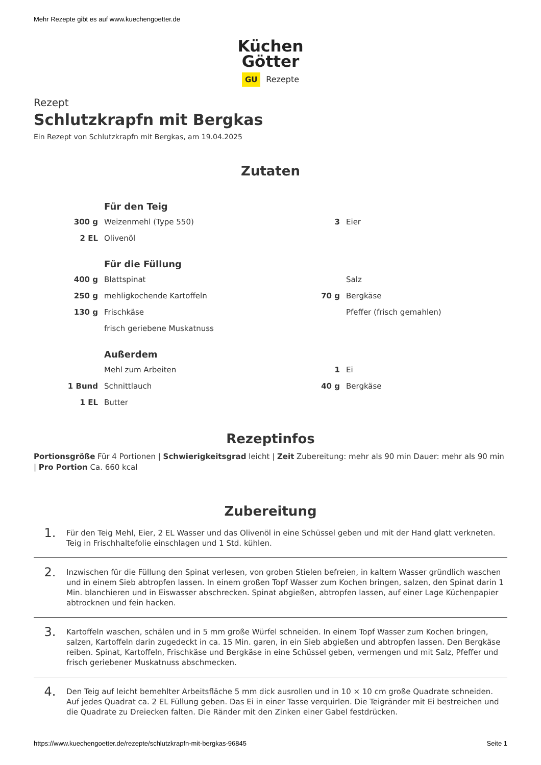Mehr Rezepte gibt es auf www.kuechengoetter.de
Küchen
Götter
GU Rezepte
Rezept
Schlutzkrapfn mit Bergkas
Ein Rezept von Schlutzkrapfn mit Bergkas, am 19.04.2025
Zutaten
| | Für den Teig | | |
| 300 g | Weizenmehl (Type 550) | 3 | Eier |
| 2 EL | Olivenöl | | |
| | Für die Füllung | | |
| 400 g | Blattspinat | | Salz |
| 250 g | mehligkochende Kartoffeln | 70 g | Bergkäse |
| 130 g | Frischkäse | | Pfeffer (frisch gemahlen) |
| | frisch geriebene Muskatnuss | | |
| | Außerdem | | |
| | Mehl zum Arbeiten | 1 | Ei |
| 1 Bund | Schnittlauch | 40 g | Bergkäse |
| 1 EL | Butter | | |
Rezeptinfos
Portionsgröße Für 4 Portionen | Schwierigkeitsgrad leicht | Zeit Zubereitung: mehr als 90 min Dauer: mehr als 90 min | Pro Portion Ca. 660 kcal
Zubereitung
1.
Für den Teig Mehl, Eier, 2 EL Wasser und das Olivenöl in eine Schüssel geben und mit der Hand glatt verkneten. Teig in Frischhaltefolie einschlagen und 1 Std. kühlen.
2.
Inzwischen für die Füllung den Spinat verlesen, von groben Stielen befreien, in kaltem Wasser gründlich waschen und in einem Sieb abtropfen lassen. In einem großen Topf Wasser zum Kochen bringen, salzen, den Spinat darin 1 Min. blanchieren und in Eiswasser abschrecken. Spinat abgießen, abtropfen lassen, auf einer Lage Küchenpapier abtrocknen und fein hacken.
3.
Kartoffeln waschen, schälen und in 5 mm große Würfel schneiden. In einem Topf Wasser zum Kochen bringen, salzen, Kartoffeln darin zugedeckt in ca. 15 Min. garen, in ein Sieb abgießen und abtropfen lassen. Den Bergkäse reiben. Spinat, Kartoffeln, Frischkäse und Bergkäse in eine Schüssel geben, vermengen und mit Salz, Pfeffer und frisch geriebener Muskatnuss abschmecken.
4.
Den Teig auf leicht bemehlter Arbeitsfläche 5 mm dick ausrollen und in 10 × 10 cm große Quadrate schneiden. Auf jedes Quadrat ca. 2 EL Füllung geben. Das Ei in einer Tasse verquirlen. Die Teigränder mit Ei bestreichen und die Quadrate zu Dreiecken falten. Die Ränder mit den Zinken einer Gabel festdrücken.
https://www.kuechengoetter.de/rezepte/schlutzkrapfn-mit-bergkas-96845 Seite 1